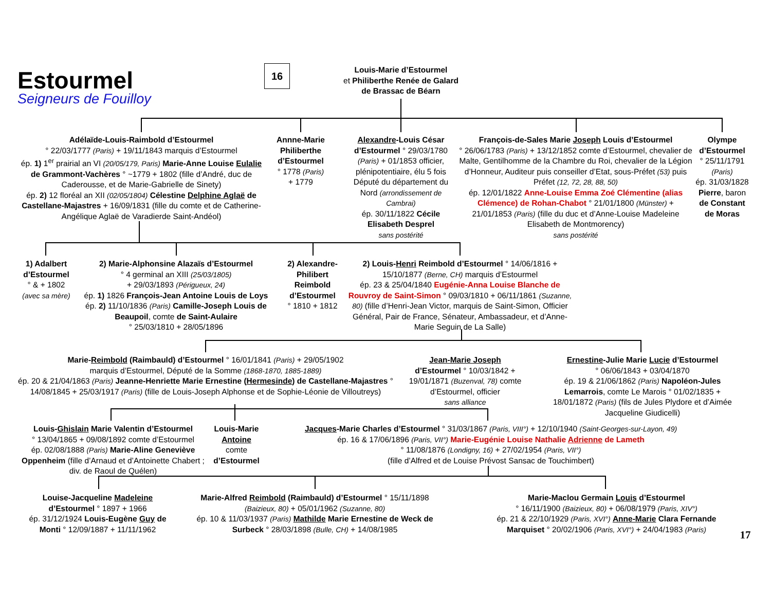Estourmel
Seigneurs de Fouilloy
16
Louis-Marie d’Estourmel
et Philiberthe Renée de Galard
de Brassac de Béarn
Adélaïde-Louis-Raimbold d’Estourmel
° 22/03/1777 (Paris) + 19/11/1843 marquis d’Estourmel
ép. 1) 1<sup>er</sup> prairial an VI (20/05/179, Paris) Marie-Anne Louise Eulalie de Grammont-Vachères ° ~1779 + 1802 (fille d’André, duc de Caderousse, et de Marie-Gabrielle de Sinety)
ép. 2) 12 floréal an XII (02/05/1804) Célestine Delphine Aglaë de Castellane-Majastres + 16/09/1831 (fille du comte et de Catherine-Angélique Aglaë de Varadierde Saint-Andéol)
Annne-Marie Philiberthe d’Estourmel
° 1778 (Paris)
+ 1779
Alexandre-Louis César d’Estourmel ° 29/03/1780 (Paris) + 01/1853 officier, plénipotentiaire, élu 5 fois Député du département du Nord (arrondissement de Cambrai)
ép. 30/11/1822 Cécile Elisabeth Desprel
sans postérité
François-de-Sales Marie Joseph Louis d’Estourmel
° 26/06/1783 (Paris) + 13/12/1852 comte d’Estourmel, chevalier de Malte, Gentilhomme de la Chambre du Roi, chevalier de la Légion d’Honneur, Auditeur puis conseiller d’Etat, sous-Préfet (53) puis Préfet (12, 72, 28, 88, 50)
ép. 12/01/1822 Anne-Louise Emma Zoé Clémentine (alias Clémence) de Rohan-Chabot ° 21/01/1800 (Münster) + 21/01/1853 (Paris) (fille du duc et d’Anne-Louise Madeleine Elisabeth de Montmorency)
sans postérité
Olympe d’Estourmel
° 25/11/1791 (Paris)
ép. 31/03/1828 Pierre, baron de Constant de Moras
1) Adalbert d’Estourmel
° & + 1802
(avec sa mère)
2) Marie-Alphonsine Alazaïs d’Estourmel
° 4 germinal an XIII (25/03/1805)
+ 29/03/1893 (Périgueux, 24)
ép. 1) 1826 François-Jean Antoine Louis de Loys
ép. 2) 11/10/1836 (Paris) Camille-Joseph Louis de Beaupoil, comte de Saint-Aulaire
° 25/03/1810 + 28/05/1896
2) Alexandre-Philibert Reimbold d’Estourmel
° 1810 + 1812
2) Louis-Henri Reimbold d’Estourmel ° 14/06/1816 + 15/10/1877 (Berne, CH) marquis d’Estourmel
ép. 23 & 25/04/1840 Eugénie-Anna Louise Blanche de Rouvroy de Saint-Simon ° 09/03/1810 + 06/11/1861 (Suzanne, 80) (fille d’Henri-Jean Victor, marquis de Saint-Simon, Officier Général, Pair de France, Sénateur, Ambassadeur, et d’Anne-Marie Seguin de La Salle)
Marie-Reimbold (Raimbauld) d’Estourmel ° 16/01/1841 (Paris) + 29/05/1902
marquis d’Estourmel, Député de la Somme (1868-1870, 1885-1889)
ép. 20 & 21/04/1863 (Paris) Jeanne-Henriette Marie Ernestine (Hermesinde) de Castellane-Majastres ° 14/08/1845 + 25/03/1917 (Paris) (fille de Louis-Joseph Alphonse et de Sophie-Léonie de Villoutreys)
Jean-Marie Joseph d’Estourmel ° 10/03/1842 + 19/01/1871 (Buzenval, 78) comte d’Estourmel, officier
sans alliance
Ernestine-Julie Marie Lucie d’Estourmel
° 06/06/1843 + 03/04/1870
ép. 19 & 21/06/1862 (Paris) Napoléon-Jules Lemarrois, comte Le Marois ° 01/02/1835 + 18/01/1872 (Paris) (fils de Jules Plydore et d’Aimée Jacqueline Giudicelli)
Louis-Ghislain Marie Valentin d’Estourmel
° 13/04/1865 + 09/08/1892 comte d’Estourmel
ép. 02/08/1888 (Paris) Marie-Aline Geneviève Oppenheim (fille d’Arnaud et d’Antoinette Chabert ; div. de Raoul de Quélen)
Louis-Marie Antoine
comte d’Estourmel
Jacques-Marie Charles d’Estourmel ° 31/03/1867 (Paris, VIII°) + 12/10/1940 (Saint-Georges-sur-Layon, 49)
ép. 16 & 17/06/1896 (Paris, VII°) Marie-Eugénie Louise Nathalie Adrienne de Lameth
° 11/08/1876 (Londigny, 16) + 27/02/1954 (Paris, VII°)
(fille d’Alfred et de Louise Prévost Sansac de Touchimbert)
Louise-Jacqueline Madeleine d’Estourmel ° 1897 + 1966
ép. 31/12/1924 Louis-Eugène Guy de Monti ° 12/09/1887 + 11/11/1962
Marie-Alfred Reimbold (Raimbauld) d’Estourmel ° 15/11/1898 (Baizieux, 80) + 05/01/1962 (Suzanne, 80)
ép. 10 & 11/03/1937 (Paris) Mathilde Marie Ernestine de Weck de Surbeck ° 28/03/1898 (Bulle, CH) + 14/08/1985
Marie-Maclou Germain Louis d’Estourmel
° 16/11/1900 (Baizieux, 80) + 06/08/1979 (Paris, XIV°)
ép. 21 & 22/10/1929 (Paris, XVI°) Anne-Marie Clara Fernande Marquiset ° 20/02/1906 (Paris, XVI°) + 24/04/1983 (Paris)
17